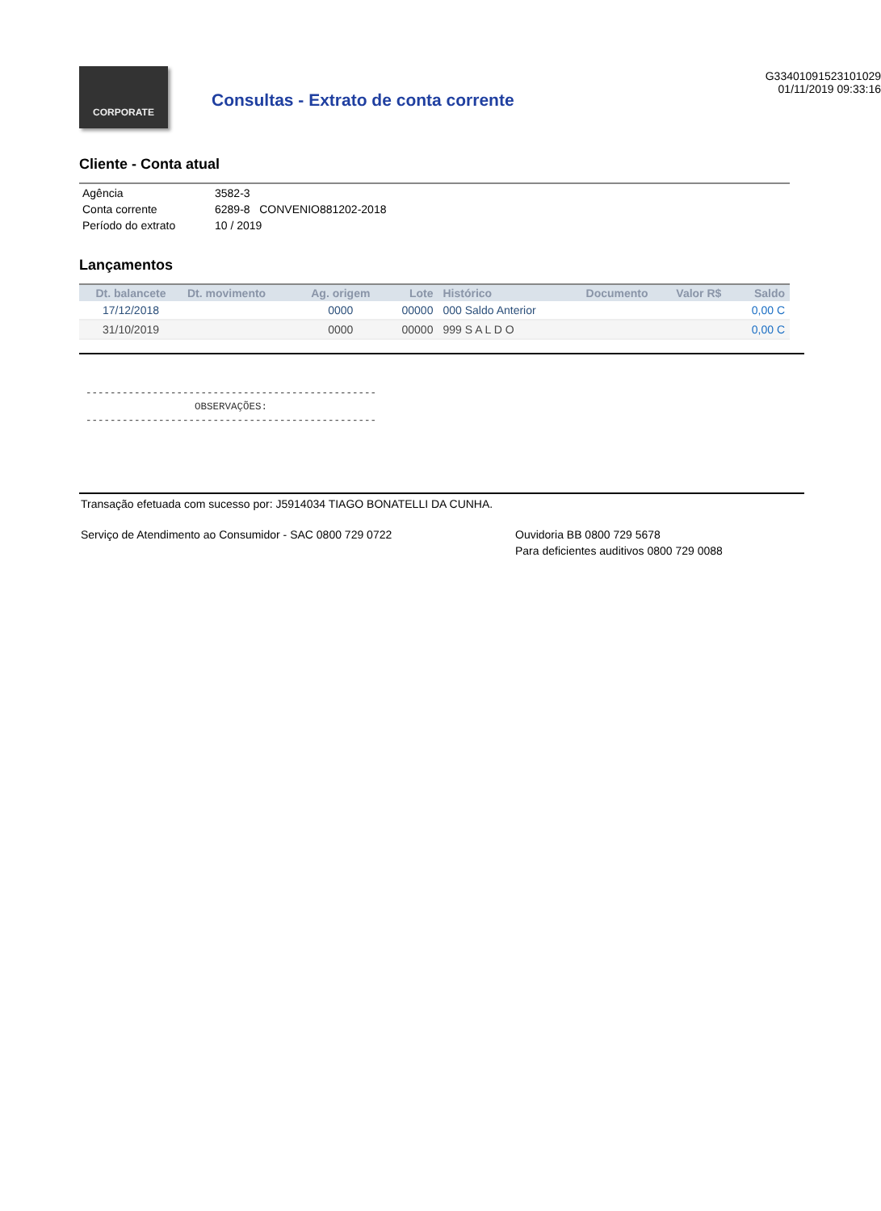CORPORATE
Consultas - Extrato de conta corrente
G33401091523101029
01/11/2019 09:33:16
Cliente - Conta atual
| Agência | 3582-3 |
| Conta corrente | 6289-8 CONVENIO881202-2018 |
| Período do extrato | 10 / 2019 |
Lançamentos
| Dt. balancete | Dt. movimento | Ag. origem | Lote | Histórico | Documento | Valor R$ | Saldo |
| --- | --- | --- | --- | --- | --- | --- | --- |
| 17/12/2018 | | 0000 | 00000 | 000 Saldo Anterior | | | 0,00 C |
| 31/10/2019 | | 0000 | 00000 | 999 S A L D O | | | 0,00 C |
------------------------------------------------ OBSERVAÇÕES: ------------------------------------------------
Transação efetuada com sucesso por: J5914034 TIAGO BONATELLI DA CUNHA.
Serviço de Atendimento ao Consumidor - SAC 0800 729 0722 Ouvidoria BB 0800 729 5678
Para deficientes auditivos 0800 729 0088